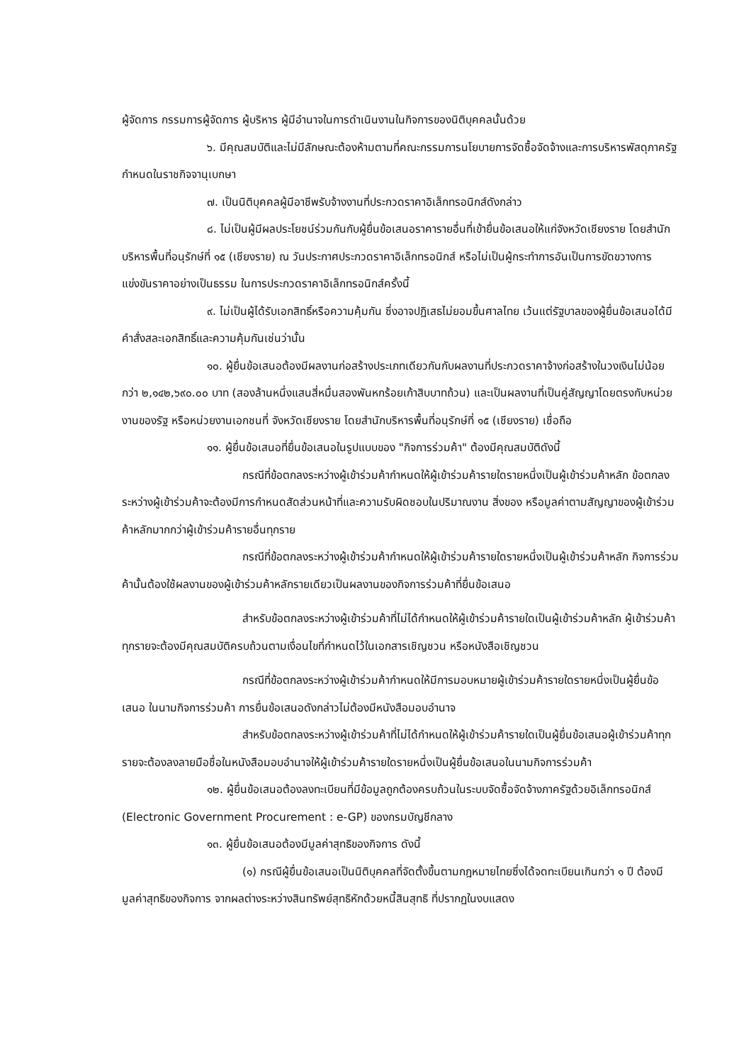ผู้จัดการ กรรมการผู้จัดการ ผู้บริหาร ผู้มีอำนาจในการดำเนินงานในกิจการของนิติบุคคลนั้นด้วย
๖. มีคุณสมบัติและไม่มีลักษณะต้องห้ามตามที่คณะกรรมการนโยบายการจัดซื้อจัดจ้างและการบริหารพัสดุภาครัฐกำหนดในราชกิจจานุเบกษา
๗. เป็นนิติบุคคลผู้มีอาชีพรับจ้างงานที่ประกวดราคาอิเล็กทรอนิกส์ดังกล่าว
๘. ไม่เป็นผู้มีผลประโยชน์ร่วมกันกับผู้ยื่นข้อเสนอราคารายอื่นที่เข้ายื่นข้อเสนอให้แก่จังหวัดเชียงราย โดยสำนักบริหารพื้นที่อนุรักษ์ที่ ๑๕ (เชียงราย) ณ วันประกาศประกวดราคาอิเล็กทรอนิกส์ หรือไม่เป็นผู้กระทำการอันเป็นการขัดขวางการแข่งขันราคาอย่างเป็นธรรม ในการประกวดราคาอิเล็กทรอนิกส์ครั้งนี้
๙. ไม่เป็นผู้ได้รับเอกสิทธิ์หรือความคุ้มกัน ซึ่งอาจปฏิเสธไม่ยอมขึ้นศาลไทย เว้นแต่รัฐบาลของผู้ยื่นข้อเสนอได้มีคำสั่งสละเอกสิทธิ์และความคุ้มกันเช่นว่านั้น
๑๐. ผู้ยื่นข้อเสนอต้องมีผลงานก่อสร้างประเภทเดียวกันกับผลงานที่ประกวดราคาจ้างก่อสร้างในวงเงินไม่น้อยกว่า ๒,๑๔๒,๖๙๐.๐๐ บาท (สองล้านหนึ่งแสนสี่หมื่นสองพันหกร้อยเก้าสิบบาทถ้วน) และเป็นผลงานที่เป็นคู่สัญญาโดยตรงกับหน่วยงานของรัฐ หรือหน่วยงานเอกชนที่ จังหวัดเชียงราย โดยสำนักบริหารพื้นที่อนุรักษ์ที่ ๑๕ (เชียงราย) เชื่อถือ
๑๑. ผู้ยื่นข้อเสนอที่ยื่นข้อเสนอในรูปแบบของ "กิจการร่วมค้า" ต้องมีคุณสมบัติดังนี้
กรณีที่ข้อตกลงระหว่างผู้เข้าร่วมค้ากำหนดให้ผู้เข้าร่วมค้ารายใดรายหนึ่งเป็นผู้เข้าร่วมค้าหลัก ข้อตกลงระหว่างผู้เข้าร่วมค้าจะต้องมีการกำหนดสัดส่วนหน้าที่และความรับผิดชอบในปริมาณงาน สิ่งของ หรือมูลค่าตามสัญญาของผู้เข้าร่วมค้าหลักมากกว่าผู้เข้าร่วมค้ารายอื่นทุกราย
กรณีที่ข้อตกลงระหว่างผู้เข้าร่วมค้ากำหนดให้ผู้เข้าร่วมค้ารายใดรายหนึ่งเป็นผู้เข้าร่วมค้าหลัก กิจการร่วมค้านั้นต้องใช้ผลงานของผู้เข้าร่วมค้าหลักรายเดียวเป็นผลงานของกิจการร่วมค้าที่ยื่นข้อเสนอ
สำหรับข้อตกลงระหว่างผู้เข้าร่วมค้าที่ไม่ได้กำหนดให้ผู้เข้าร่วมค้ารายใดเป็นผู้เข้าร่วมค้าหลัก ผู้เข้าร่วมค้าทุกรายจะต้องมีคุณสมบัติครบถ้วนตามเงื่อนไขที่กำหนดไว้ในเอกสารเชิญชวน หรือหนังสือเชิญชวน
กรณีที่ข้อตกลงระหว่างผู้เข้าร่วมค้ากำหนดให้มีการมอบหมายผู้เข้าร่วมค้ารายใดรายหนึ่งเป็นผู้ยื่นข้อเสนอ ในนามกิจการร่วมค้า การยื่นข้อเสนอดังกล่าวไม่ต้องมีหนังสือมอบอำนาจ
สำหรับข้อตกลงระหว่างผู้เข้าร่วมค้าที่ไม่ได้กำหนดให้ผู้เข้าร่วมค้ารายใดเป็นผู้ยื่นข้อเสนอผู้เข้าร่วมค้าทุกรายจะต้องลงลายมือชื่อในหนังสือมอบอำนาจให้ผู้เข้าร่วมค้ารายใดรายหนึ่งเป็นผู้ยื่นข้อเสนอในนามกิจการร่วมค้า
๑๒. ผู้ยื่นข้อเสนอต้องลงทะเบียนที่มีข้อมูลถูกต้องครบถ้วนในระบบจัดซื้อจัดจ้างภาครัฐด้วยอิเล็กทรอนิกส์ (Electronic Government Procurement : e-GP) ของกรมบัญชีกลาง
๑๓. ผู้ยื่นข้อเสนอต้องมีมูลค่าสุทธิของกิจการ ดังนี้
(๑) กรณีผู้ยื่นข้อเสนอเป็นนิติบุคคลที่จัดตั้งขึ้นตามกฎหมายไทยซึ่งได้จดทะเบียนเกินกว่า ๑ ปี ต้องมีมูลค่าสุทธิของกิจการ จากผลต่างระหว่างสินทรัพย์สุทธิหักด้วยหนี้สินสุทธิ ที่ปรากฏในงบแสดง